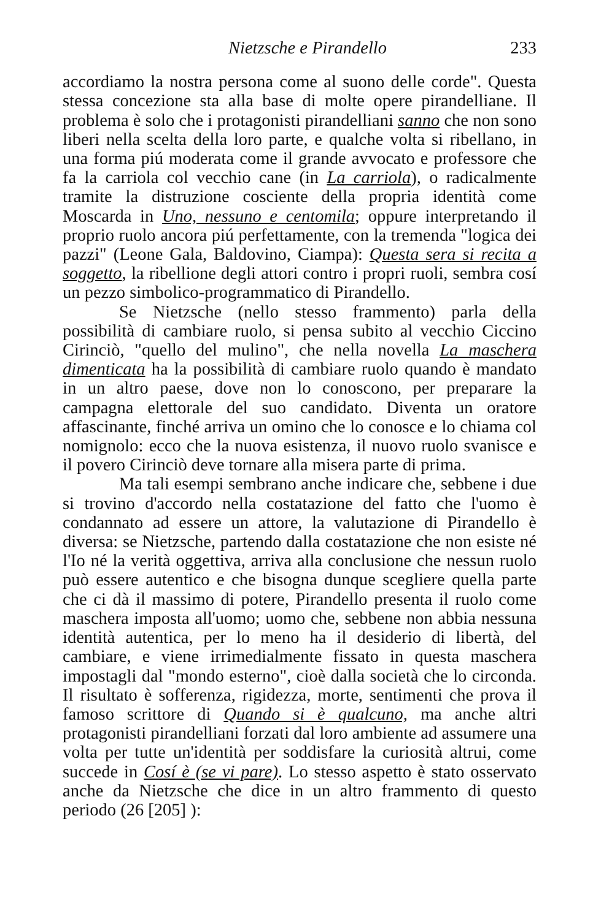Nietzsche e Pirandello 233
accordiamo la nostra persona come al suono delle corde". Questa stessa concezione sta alla base di molte opere pirandelliane. Il problema è solo che i protagonisti pirandelliani sanno che non sono liberi nella scelta della loro parte, e qualche volta si ribellano, in una forma piú moderata come il grande avvocato e professore che fa la carriola col vecchio cane (in La carriola), o radicalmente tramite la distruzione cosciente della propria identità come Moscarda in Uno, nessuno e centomila; oppure interpretando il proprio ruolo ancora piú perfettamente, con la tremenda "logica dei pazzi" (Leone Gala, Baldovino, Ciampa): Questa sera si recita a soggetto, la ribellione degli attori contro i propri ruoli, sembra cosí un pezzo simbolico-programmatico di Pirandello.
Se Nietzsche (nello stesso frammento) parla della possibilità di cambiare ruolo, si pensa subito al vecchio Ciccino Cirinciò, "quello del mulino", che nella novella La maschera dimenticata ha la possibilità di cambiare ruolo quando è mandato in un altro paese, dove non lo conoscono, per preparare la campagna elettorale del suo candidato. Diventa un oratore affascinante, finché arriva un omino che lo conosce e lo chiama col nomignolo: ecco che la nuova esistenza, il nuovo ruolo svanisce e il povero Cirinciò deve tornare alla misera parte di prima.
Ma tali esempi sembrano anche indicare che, sebbene i due si trovino d'accordo nella costatazione del fatto che l'uomo è condannato ad essere un attore, la valutazione di Pirandello è diversa: se Nietzsche, partendo dalla costatazione che non esiste né l'Io né la verità oggettiva, arriva alla conclusione che nessun ruolo può essere autentico e che bisogna dunque scegliere quella parte che ci dà il massimo di potere, Pirandello presenta il ruolo come maschera imposta all'uomo; uomo che, sebbene non abbia nessuna identità autentica, per lo meno ha il desiderio di libertà, del cambiare, e viene irrimedialmente fissato in questa maschera impostagli dal "mondo esterno", cioè dalla società che lo circonda. Il risultato è sofferenza, rigidezza, morte, sentimenti che prova il famoso scrittore di Quando si è qualcuno, ma anche altri protagonisti pirandelliani forzati dal loro ambiente ad assumere una volta per tutte un'identità per soddisfare la curiosità altrui, come succede in Cosí è (se vi pare). Lo stesso aspetto è stato osservato anche da Nietzsche che dice in un altro frammento di questo periodo (26 [205] ):